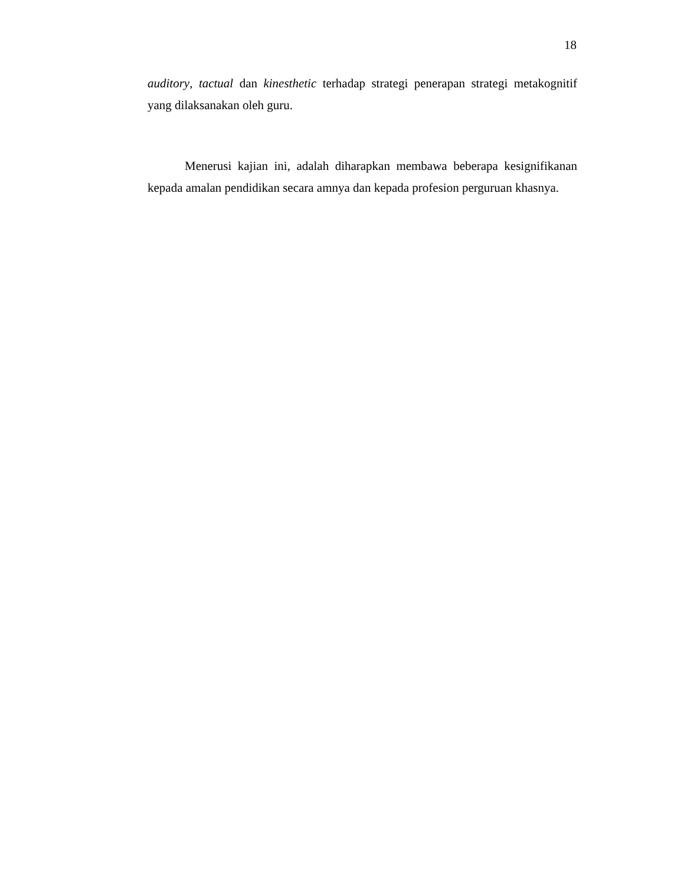18
auditory, tactual dan kinesthetic terhadap strategi penerapan strategi metakognitif yang dilaksanakan oleh guru.
Menerusi kajian ini, adalah diharapkan membawa beberapa kesignifikanan kepada amalan pendidikan secara amnya dan kepada profesion perguruan khasnya.